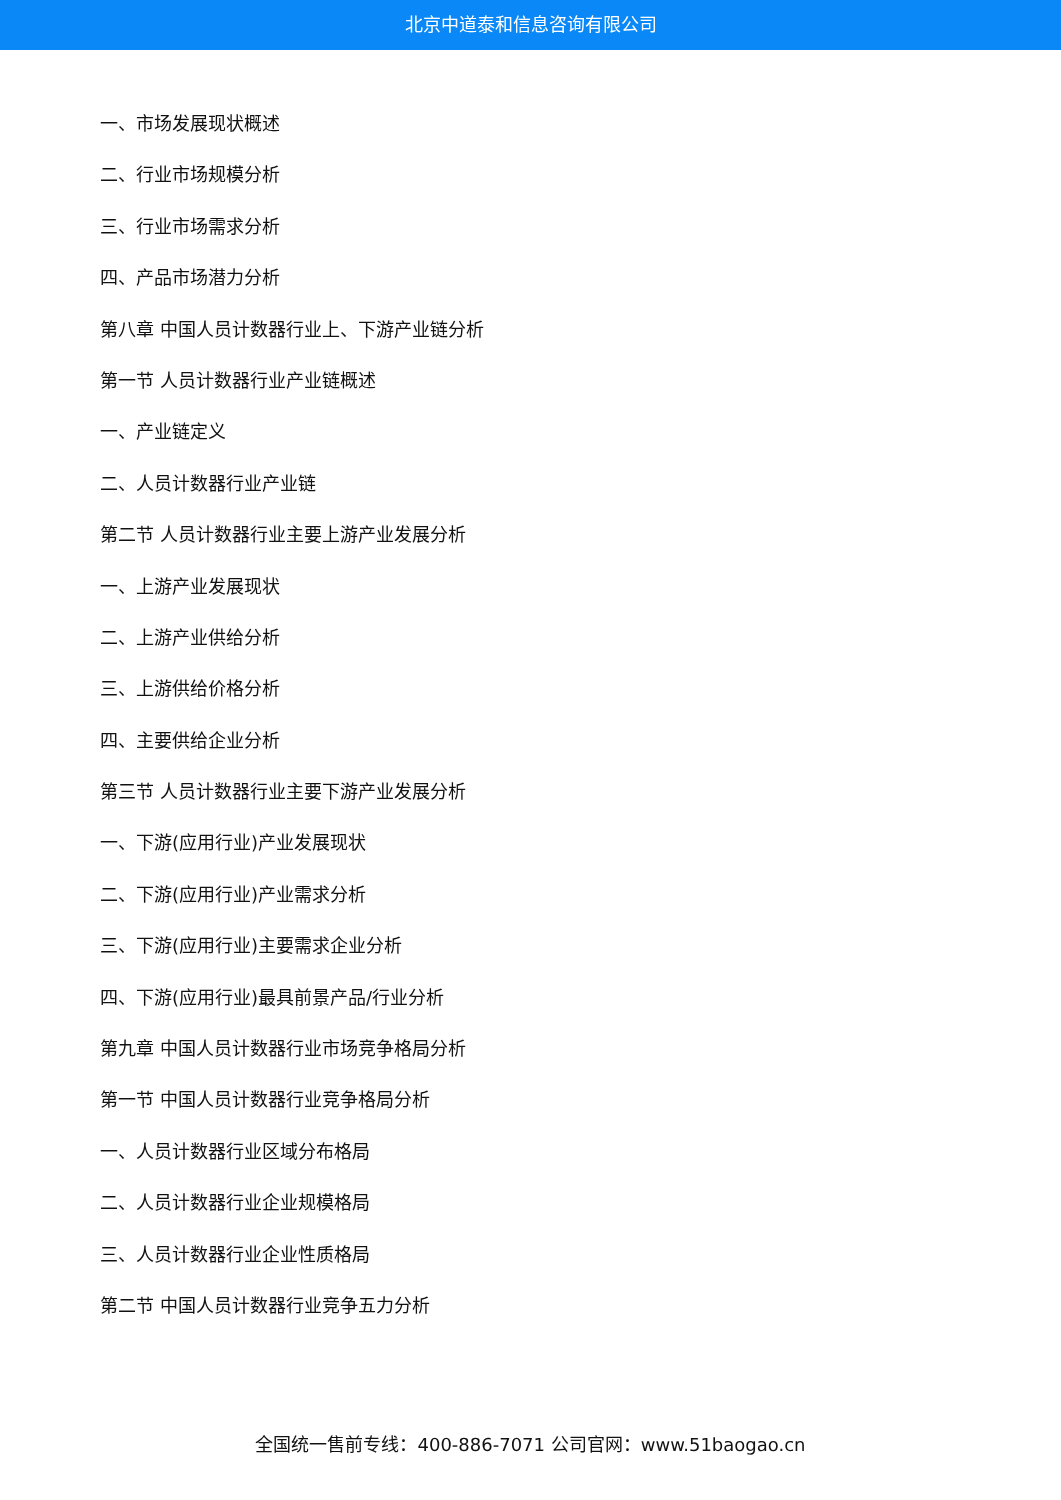北京中道泰和信息咨询有限公司
一、市场发展现状概述
二、行业市场规模分析
三、行业市场需求分析
四、产品市场潜力分析
第八章 中国人员计数器行业上、下游产业链分析
第一节 人员计数器行业产业链概述
一、产业链定义
二、人员计数器行业产业链
第二节 人员计数器行业主要上游产业发展分析
一、上游产业发展现状
二、上游产业供给分析
三、上游供给价格分析
四、主要供给企业分析
第三节 人员计数器行业主要下游产业发展分析
一、下游(应用行业)产业发展现状
二、下游(应用行业)产业需求分析
三、下游(应用行业)主要需求企业分析
四、下游(应用行业)最具前景产品/行业分析
第九章 中国人员计数器行业市场竞争格局分析
第一节 中国人员计数器行业竞争格局分析
一、人员计数器行业区域分布格局
二、人员计数器行业企业规模格局
三、人员计数器行业企业性质格局
第二节 中国人员计数器行业竞争五力分析
全国统一售前专线：400-886-7071 公司官网：www.51baogao.cn